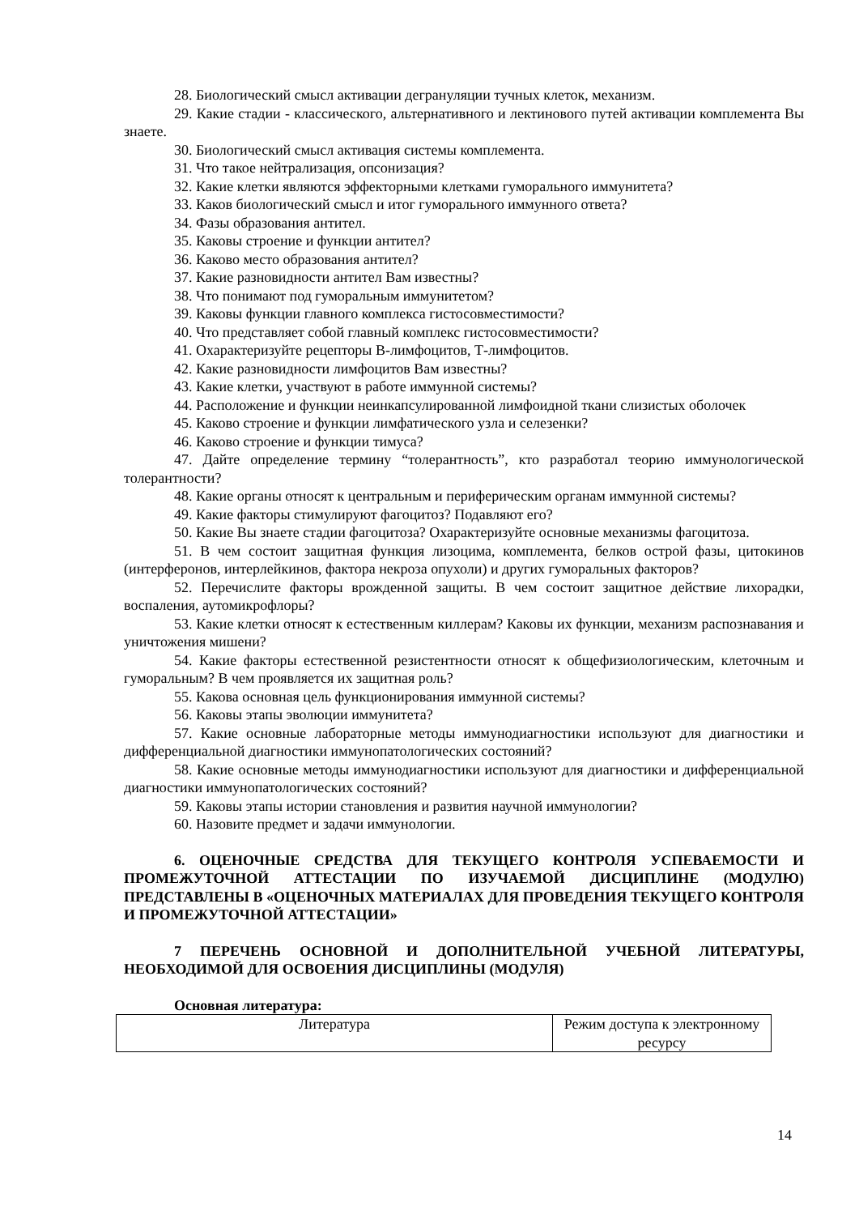28. Биологический смысл активации дегрануляции тучных клеток, механизм.
29. Какие стадии - классического, альтернативного и лектинового путей активации комплемента Вы знаете.
30. Биологический смысл активация системы комплемента.
31. Что такое нейтрализация, опсонизация?
32. Какие клетки являются эффекторными клетками гуморального иммунитета?
33. Каков биологический смысл и итог гуморального иммунного ответа?
34. Фазы образования антител.
35. Каковы строение и функции антител?
36. Каково место образования антител?
37. Какие разновидности антител Вам известны?
38. Что понимают под гуморальным иммунитетом?
39. Каковы функции главного комплекса гистосовместимости?
40. Что представляет собой главный комплекс гистосовместимости?
41. Охарактеризуйте рецепторы В-лимфоцитов, Т-лимфоцитов.
42. Какие разновидности лимфоцитов Вам известны?
43. Какие клетки, участвуют в работе иммунной системы?
44. Расположение и функции неинкапсулированной лимфоидной ткани слизистых оболочек
45. Каково строение и функции лимфатического узла и селезенки?
46. Каково строение и функции тимуса?
47. Дайте определение термину “толерантность”, кто разработал теорию иммунологической толерантности?
48. Какие органы относят к центральным и периферическим органам иммунной системы?
49. Какие факторы стимулируют фагоцитоз? Подавляют его?
50. Какие Вы знаете стадии фагоцитоза? Охарактеризуйте основные механизмы фагоцитоза.
51. В чем состоит защитная функция лизоцима, комплемента, белков острой фазы, цитокинов (интерферонов, интерлейкинов, фактора некроза опухоли) и других гуморальных факторов?
52. Перечислите факторы врожденной защиты. В чем состоит защитное действие лихорадки, воспаления, аутомикрофлоры?
53. Какие клетки относят к естественным киллерам? Каковы их функции, механизм распознавания и уничтожения мишени?
54. Какие факторы естественной резистентности относят к общефизиологическим, клеточным и гуморальным? В чем проявляется их защитная роль?
55. Какова основная цель функционирования иммунной системы?
56. Каковы этапы эволюции иммунитета?
57. Какие основные лабораторные методы иммунодиагностики используют для диагностики и дифференциальной диагностики иммунопатологических состояний?
58. Какие основные методы иммунодиагностики используют для диагностики и дифференциальной диагностики иммунопатологических состояний?
59. Каковы этапы истории становления и развития научной иммунологии?
60. Назовите предмет и задачи иммунологии.
6. ОЦЕНОЧНЫЕ СРЕДСТВА ДЛЯ ТЕКУЩЕГО КОНТРОЛЯ УСПЕВАЕМОСТИ И ПРОМЕЖУТОЧНОЙ АТТЕСТАЦИИ ПО ИЗУЧАЕМОЙ ДИСЦИПЛИНЕ (МОДУЛЮ) ПРЕДСТАВЛЕНЫ В «ОЦЕНОЧНЫХ МАТЕРИАЛАХ ДЛЯ ПРОВЕДЕНИЯ ТЕКУЩЕГО КОНТРОЛЯ И ПРОМЕЖУТОЧНОЙ АТТЕСТАЦИИ»
7 ПЕРЕЧЕНЬ ОСНОВНОЙ И ДОПОЛНИТЕЛЬНОЙ УЧЕБНОЙ ЛИТЕРАТУРЫ, НЕОБХОДИМОЙ ДЛЯ ОСВОЕНИЯ ДИСЦИПЛИНЫ (МОДУЛЯ)
Основная литература:
| Литература | Режим доступа к электронному ресурсу |
14